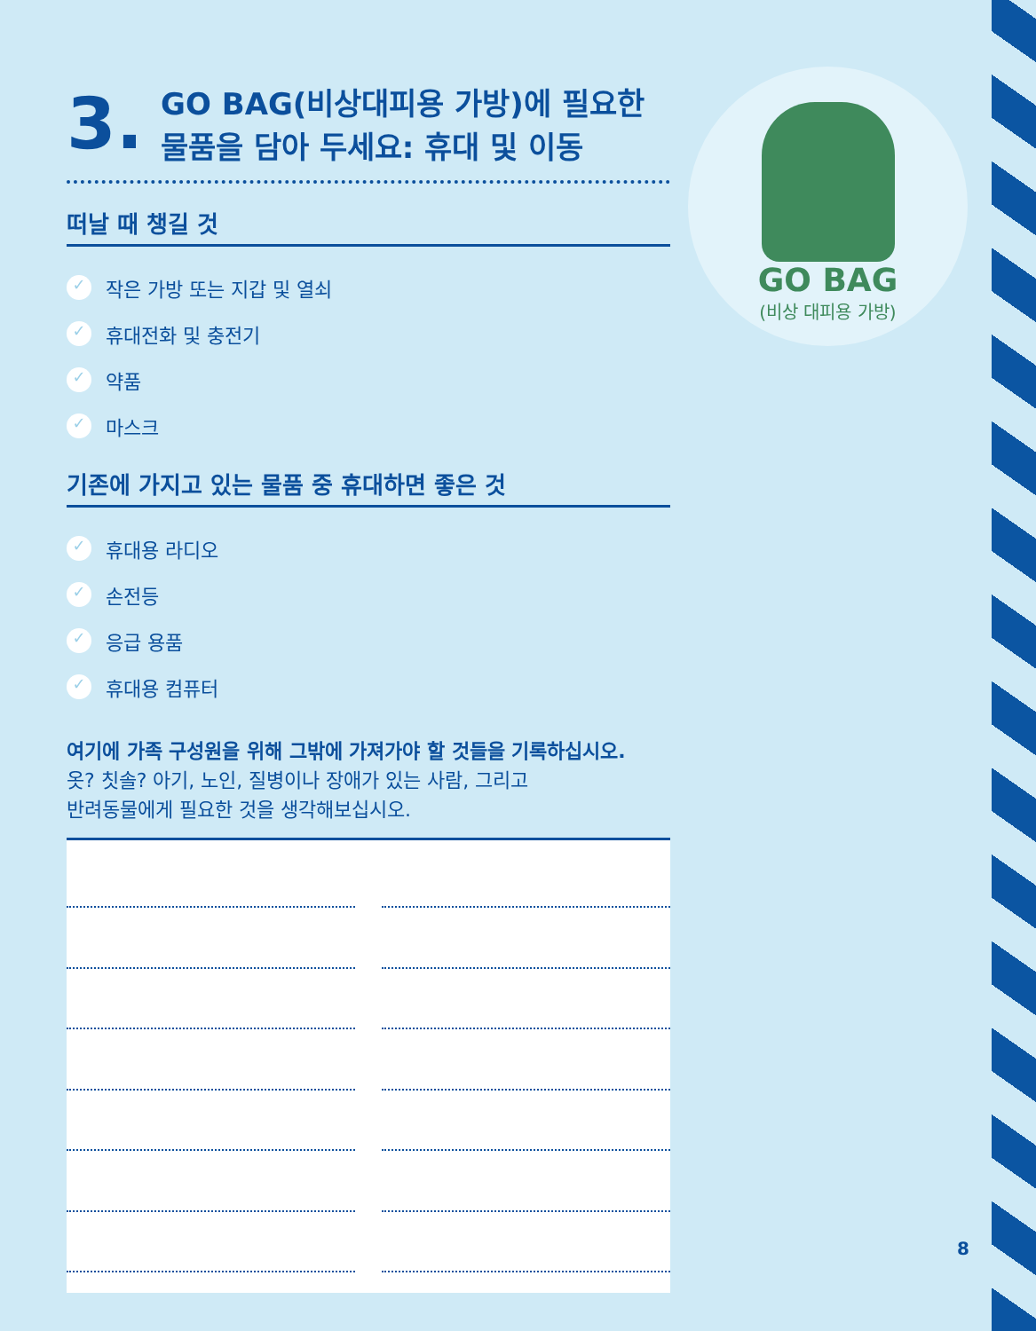3. GO BAG(비상대피용 가방)에 필요한
물품을 담아 두세요: 휴대 및 이동
떠날 때 챙길 것
✓ 작은 가방 또는 지갑 및 열쇠
✓ 휴대전화 및 충전기
✓ 약품
✓ 마스크
기존에 가지고 있는 물품 중 휴대하면 좋은 것
✓ 휴대용 라디오
✓ 손전등
✓ 응급 용품
✓ 휴대용 컴퓨터
여기에 가족 구성원을 위해 그밖에 가져가야 할 것들을 기록하십시오.
옷? 칫솔? 아기, 노인, 질병이나 장애가 있는 사람, 그리고
반려동물에게 필요한 것을 생각해보십시오.
GO BAG
(비상 대피용 가방)
8